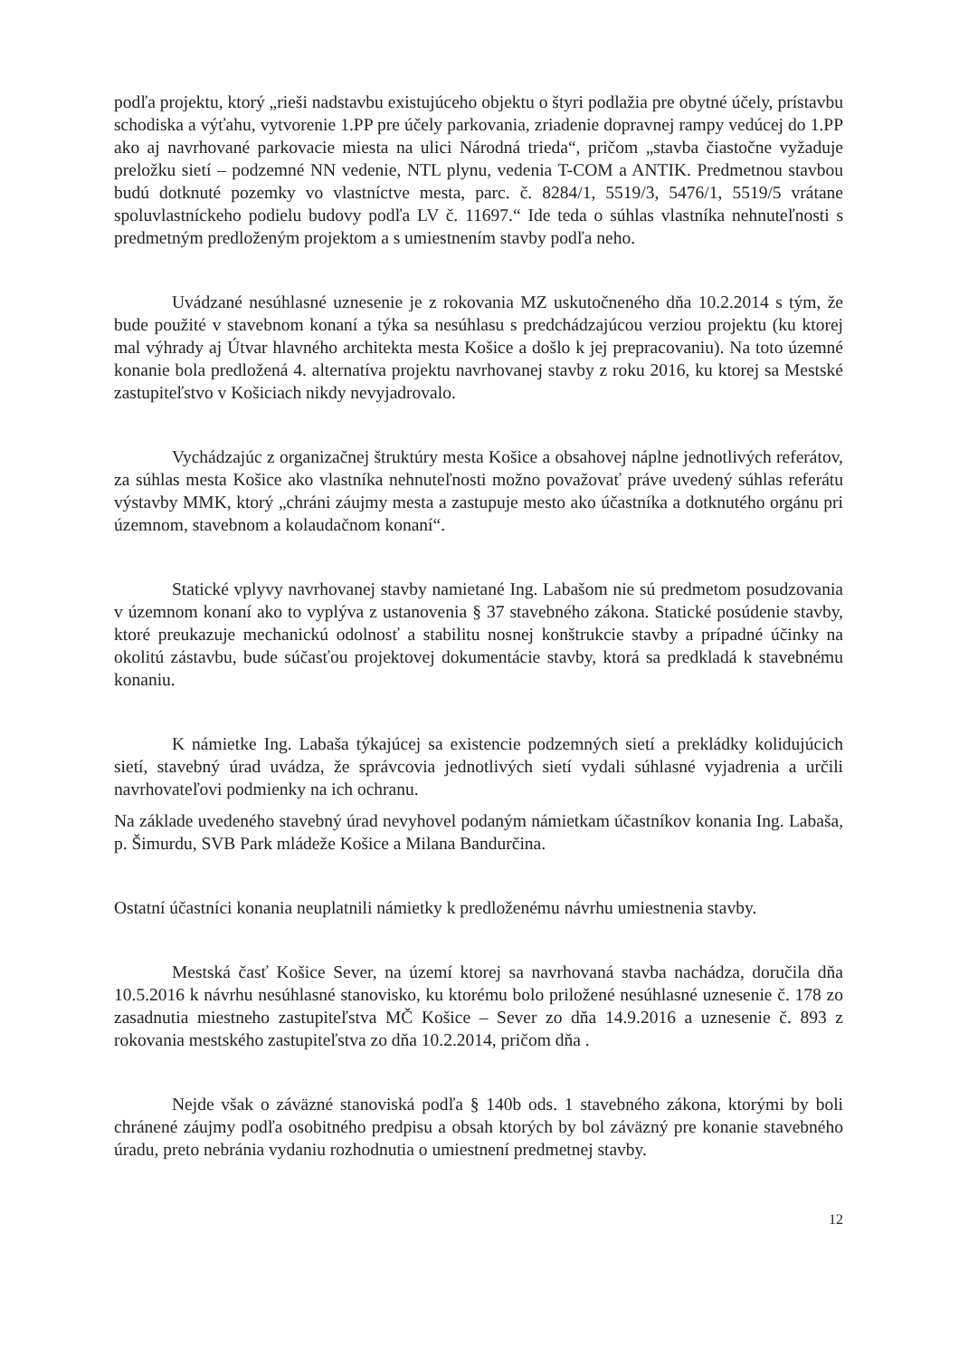podľa projektu, ktorý „rieši nadstavbu existujúceho objektu o štyri podlažia pre obytné účely, prístavbu schodiska a výťahu, vytvorenie 1.PP pre účely parkovania, zriadenie dopravnej rampy vedúcej do 1.PP ako aj navrhované parkovacie miesta na ulici Národná trieda“, pričom „stavba čiastočne vyžaduje preložku sietí – podzemné NN vedenie, NTL plynu, vedenia T-COM a ANTIK. Predmetnou stavbou budú dotknuté pozemky vo vlastníctve mesta, parc. č. 8284/1, 5519/3, 5476/1, 5519/5 vrátane spoluvlastníckeho podielu budovy podľa LV č. 11697.“ Ide teda o súhlas vlastníka nehnuteľnosti s predmetným predloženým projektom a s umiestnením stavby podľa neho.
Uvádzané nesúhlasné uznesenie je z rokovania MZ uskutočneného dňa 10.2.2014 s tým, že bude použité v stavebnom konaní a týka sa nesúhlasu s predchádzajúcou verziou projektu (ku ktorej mal výhrady aj Útvar hlavného architekta mesta Košice a došlo k jej prepracovaniu). Na toto územné konanie bola predložená 4. alternatíva projektu navrhovanej stavby z roku 2016, ku ktorej sa Mestské zastupiteľstvo v Košiciach nikdy nevyjadrovalo.
Vychádzajúc z organizačnej štruktúry mesta Košice a obsahovej náplne jednotlivých referátov, za súhlas mesta Košice ako vlastníka nehnuteľnosti možno považovať práve uvedený súhlas referátu výstavby MMK, ktorý „chráni záujmy mesta a zastupuje mesto ako účastníka a dotknutého orgánu pri územnom, stavebnom a kolaudačnom konaní“.
Statické vplyvy navrhovanej stavby namietané Ing. Labašom nie sú predmetom posudzovania v územnom konaní ako to vyplýva z ustanovenia § 37 stavebného zákona. Statické posúdenie stavby, ktoré preukazuje mechanickú odolnosť a stabilitu nosnej konštrukcie stavby a prípadné účinky na okolitú zástavbu, bude súčasťou projektovej dokumentácie stavby, ktorá sa predkladá k stavebnému konaniu.
K námietke Ing. Labaša týkajúcej sa existencie podzemných sietí a prekládky kolidujúcich sietí, stavebný úrad uvádza, že správcovia jednotlivých sietí vydali súhlasné vyjadrenia a určili navrhovateľovi podmienky na ich ochranu.
Na základe uvedeného stavebný úrad nevyhovel podaným námietkam účastníkov konania Ing. Labaša, p. Šimurdu, SVB Park mládeže Košice a Milana Bandurčina.
Ostatní účastníci konania neuplatnili námietky k predloženému návrhu umiestnenia stavby.
Mestská časť Košice Sever, na území ktorej sa navrhovaná stavba nachádza, doručila dňa 10.5.2016 k návrhu nesúhlasné stanovisko, ku ktorému bolo priložené nesúhlasné uznesenie č. 178 zo zasadnutia miestneho zastupiteľstva MČ Košice – Sever zo dňa 14.9.2016 a uznesenie č. 893 z rokovania mestského zastupiteľstva zo dňa 10.2.2014, pričom dňa .
Nejde však o záväzné stanoviská podľa § 140b ods. 1 stavebného zákona, ktorými by boli chránené záujmy podľa osobitného predpisu a obsah ktorých by bol záväzný pre konanie stavebného úradu, preto nebránia vydaniu rozhodnutia o umiestnení predmetnej stavby.
12